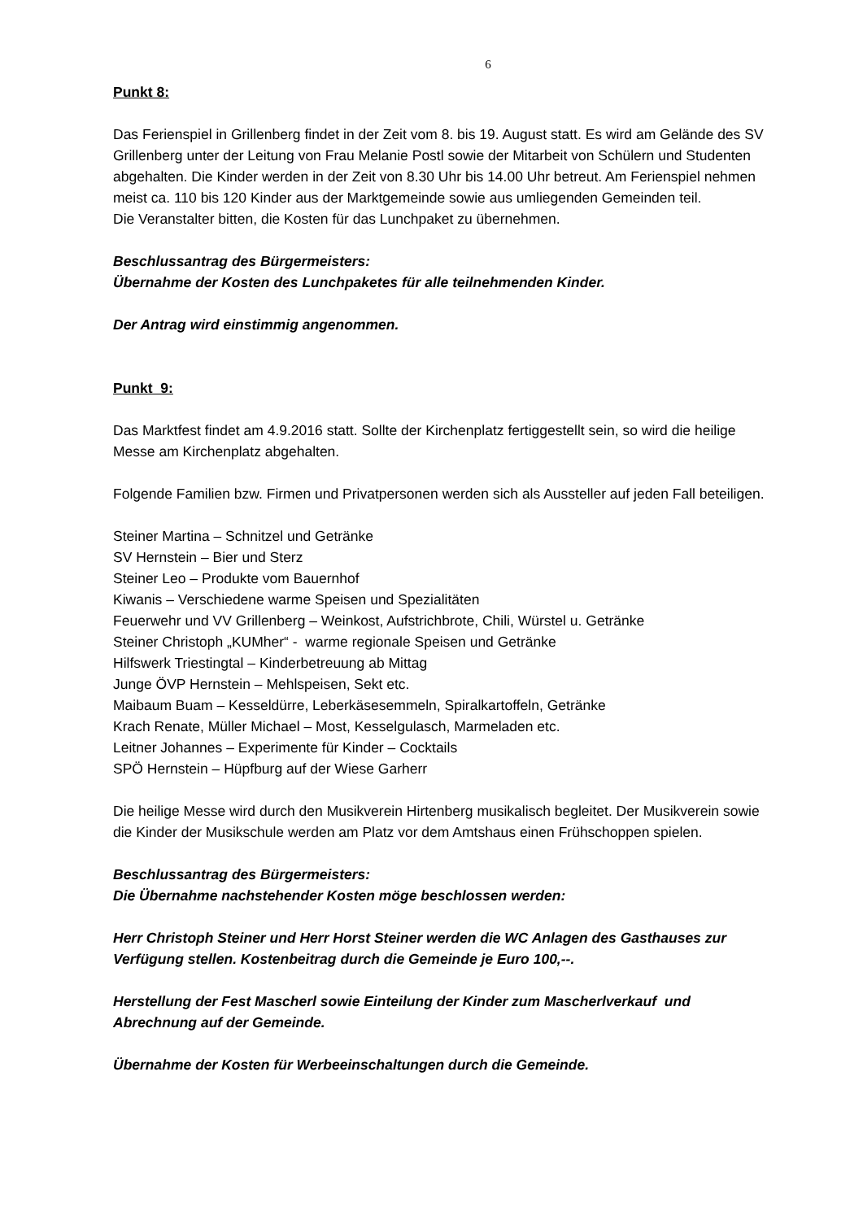6
Punkt 8:
Das Ferienspiel in Grillenberg findet in der Zeit vom 8. bis 19. August statt. Es wird am Gelände des SV Grillenberg unter der Leitung von Frau Melanie Postl sowie der Mitarbeit von Schülern und Studenten abgehalten. Die Kinder werden in der Zeit von 8.30 Uhr bis 14.00 Uhr betreut. Am Ferienspiel nehmen meist ca. 110 bis 120 Kinder aus der Marktgemeinde sowie aus umliegenden Gemeinden teil.
Die Veranstalter bitten, die Kosten für das Lunchpaket zu übernehmen.
Beschlussantrag des Bürgermeisters:
Übernahme der Kosten des Lunchpaketes für alle teilnehmenden Kinder.
Der Antrag wird einstimmig angenommen.
Punkt 9:
Das Marktfest findet am 4.9.2016 statt. Sollte der Kirchenplatz fertiggestellt sein, so wird die heilige Messe am Kirchenplatz abgehalten.
Folgende Familien bzw. Firmen und Privatpersonen werden sich als Aussteller auf jeden Fall beteiligen.
Steiner Martina – Schnitzel und Getränke
SV Hernstein – Bier und Sterz
Steiner Leo – Produkte vom Bauernhof
Kiwanis – Verschiedene warme Speisen und Spezialitäten
Feuerwehr und VV Grillenberg – Weinkost, Aufstrichbrote, Chili, Würstel u. Getränke
Steiner Christoph „KUMher“ - warme regionale Speisen und Getränke
Hilfswerk Triestingtal – Kinderbetreuung ab Mittag
Junge ÖVP Hernstein – Mehlspeisen, Sekt etc.
Maibaum Buam – Kesseldürre, Leberkäsesemmeln, Spiralkartoffeln, Getränke
Krach Renate, Müller Michael – Most, Kesselgulasch, Marmeladen etc.
Leitner Johannes – Experimente für Kinder – Cocktails
SPÖ Hernstein – Hüpfburg auf der Wiese Garherr
Die heilige Messe wird durch den Musikverein Hirtenberg musikalisch begleitet. Der Musikverein sowie die Kinder der Musikschule werden am Platz vor dem Amtshaus einen Frühschoppen spielen.
Beschlussantrag des Bürgermeisters:
Die Übernahme nachstehender Kosten möge beschlossen werden:
Herr Christoph Steiner und Herr Horst Steiner werden die WC Anlagen des Gasthauses zur Verfügung stellen. Kostenbeitrag durch die Gemeinde je Euro 100,--.
Herstellung der Fest Mascherl sowie Einteilung der Kinder zum Mascherlverkauf und Abrechnung auf der Gemeinde.
Übernahme der Kosten für Werbeeinschaltungen durch die Gemeinde.